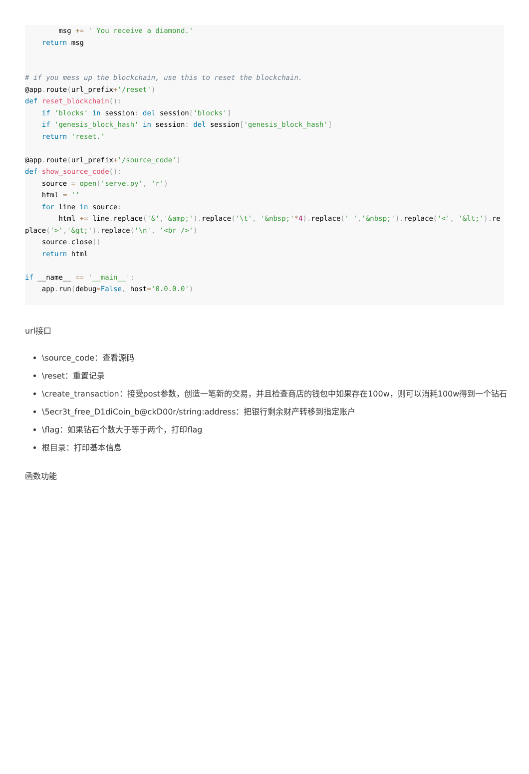msg += ' You receive a diamond.'
    return msg


# if you mess up the blockchain, use this to reset the blockchain.
@app. route(url_prefix+'/reset')
def reset_blockchain():
    if 'blocks' in session: del session['blocks']
    if 'genesis_block_hash' in session: del session['genesis_block_hash']
    return 'reset.'

@app. route(url_prefix+'/source_code')
def show_source_code():
    source = open('serve.py', 'r')
    html = ''
    for line in source:
        html += line. replace('&','&amp;'). replace('\t', '&nbsp;'*4). replace(' ','&nbsp;'). replace('<', '&lt;'). replace('>','&gt;'). replace('\n', '<br />')
    source. close()
    return html

if __name__ == '__main__':
    app. run(debug=False, host='0.0.0.0')
url接口
\source_code：查看源码
\reset：重置记录
\create_transaction：接受post参数，创造一笔新的交易，并且检查商店的钱包中如果存在100w，则可以消耗100w得到一个钻石
\5ecr3t_free_D1diCoin_b@ckD00r/string:address：把银行剩余财产转移到指定账户
\flag：如果钻石个数大于等于两个，打印flag
根目录：打印基本信息
函数功能